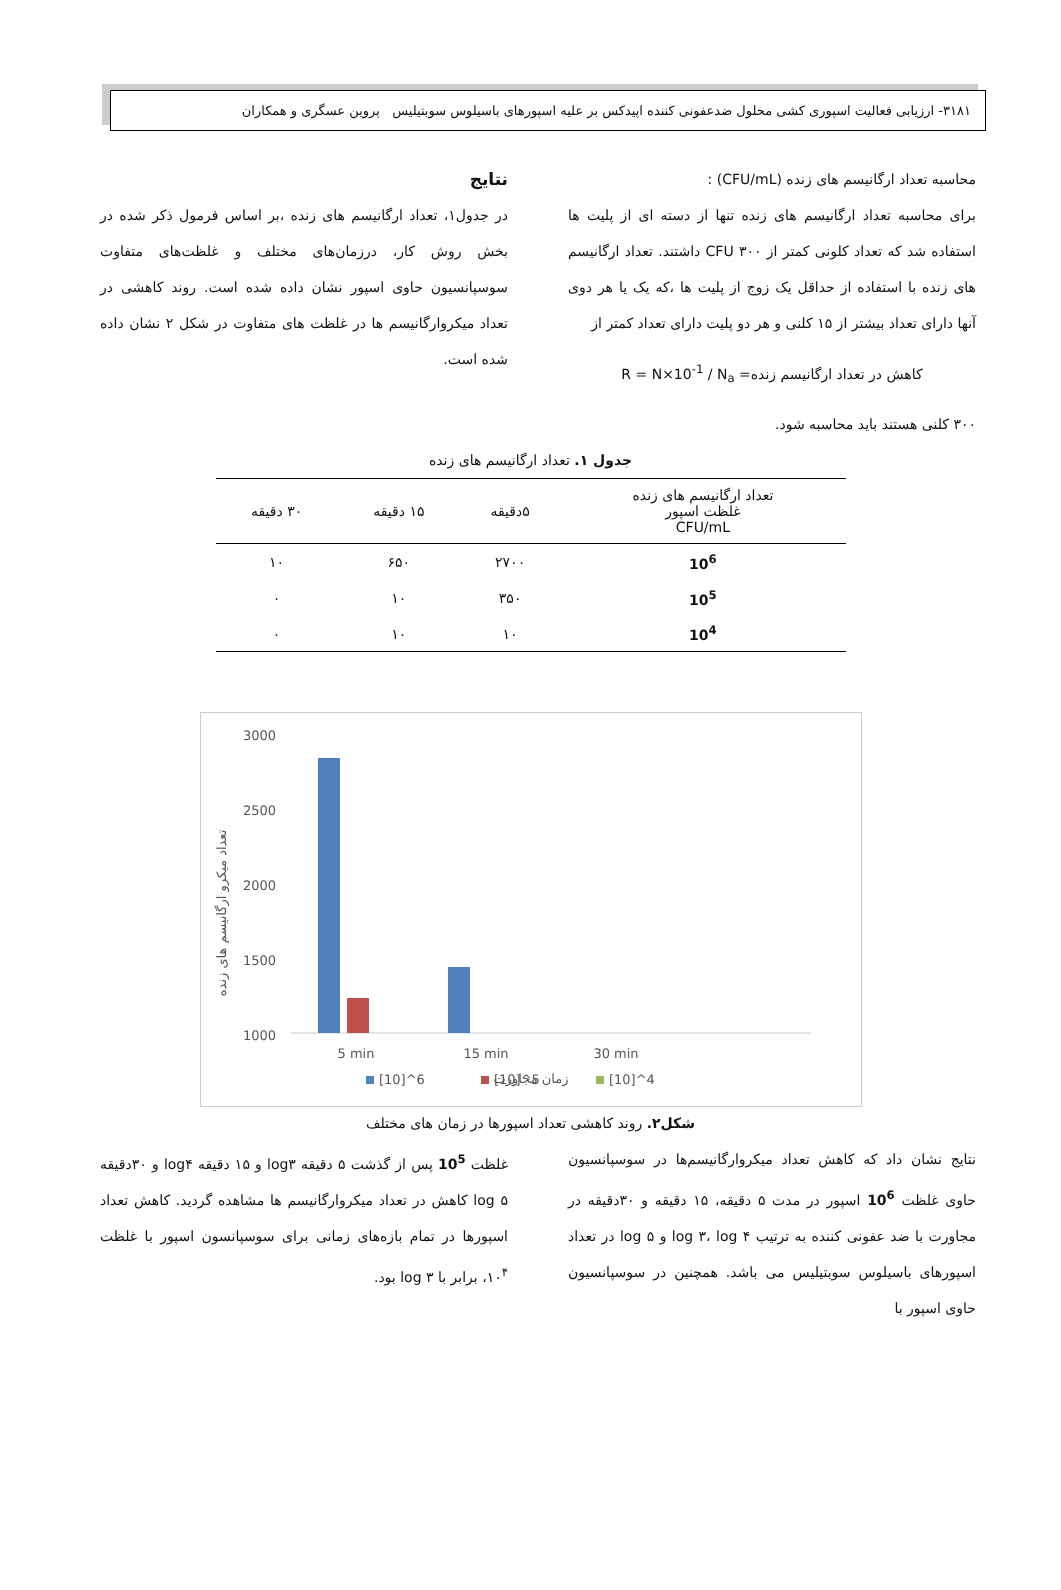۳۱۸۱- ارزیابی فعالیت اسپوری کشی محلول ضدعفونی کننده اپیدکس بر علیه اسپورهای باسیلوس سوبتیلیس پروین عسگری و همکاران
محاسبه تعداد ارگانیسم های زنده (CFU/mL) :
برای محاسبه تعداد ارگانیسم های زنده تنها از دسته ای از پلیت ها استفاده شد که تعداد کلونی کمتر از ۳۰۰ CFU داشتند. تعداد ارگانیسم های زنده با استفاده از حداقل یک زوج از پلیت ها ،که یک یا هر دوی آنها دارای تعداد بیشتر از ۱۵ کلنی و هر دو پلیت دارای تعداد کمتر از
کاهش در تعداد ارگانیسم زنده= R = N×10<sup>-1</sup> / N<sub>a</sub>
۳۰۰ کلنی هستند باید محاسبه شود.
نتایج
در جدول۱، تعداد ارگانیسم های زنده ،بر اساس فرمول ذکر شده در بخش روش کار، درزمان‌های مختلف و غلظت‌های متفاوت سوسپانسیون حاوی اسپور نشان داده شده است. روند کاهشی در تعداد میکروارگانیسم ها در غلظت های متفاوت در شکل ۲ نشان داده شده است.
جدول ۱. تعداد ارگانیسم های زنده
| تعداد ارگانیسم های زنده غلظت اسپور CFU/mL | ۵دقیقه | ۱۵ دقیقه | ۳۰ دقیقه |
| --- | --- | --- | --- |
| 10<sup>6</sup> | ۲۷۰۰ | ۶۵۰ | ۱۰ |
| 10<sup>5</sup> | ۳۵۰ | ۱۰ | ۰ |
| 10<sup>4</sup> | ۱۰ | ۱۰ | ۰ |
تعداد میکرو ارگانیسم های زنده
3000
2500
2000
1500
1000
5 min
15 min
30 min
زمان مجاورت
[10]^6
[10]^5
[10]^4
شکل۲. روند کاهشی تعداد اسپورها در زمان های مختلف
نتایج نشان داد که کاهش تعداد میکروارگانیسم‌ها در سوسپانسیون حاوی غلظت 10<sup>6</sup> اسپور در مدت ۵ دقیقه، ۱۵ دقیقه و ۳۰دقیقه در مجاورت با ضد عفونی کننده به ترتیب log ۳، log ۴ و log ۵ در تعداد اسپورهای باسیلوس سوبتیلیس می باشد. همچنین در سوسپانسیون حاوی اسپور با
غلظت 10<sup>5</sup> پس از گذشت ۵ دقیقه log۳ و ۱۵ دقیقه log۴ و ۳۰دقیقه log ۵ کاهش در تعداد میکروارگانیسم ها مشاهده گردید. کاهش تعداد اسپورها در تمام بازه‌های زمانی برای سوسپانسون اسپور با غلظت ۱۰<sup>۴</sup>، برابر با log ۳ بود.